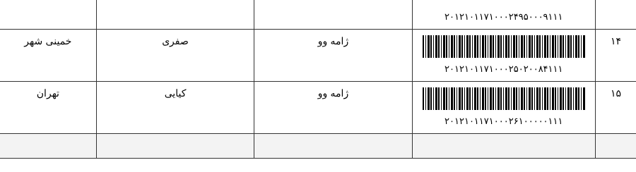| | ۲۰۱۲۱۰۱۱۷۱۰۰۰۲۴۹۵۰۰۰۹۱۱۱ | | | |
| ۱۴ | ۲۰۱۲۱۰۱۱۷۱۰۰۰۲۵۰۲۰۰۸۴۱۱۱ | ژامه وو | صفری | خمینی شهر |
| ۱۵ | ۲۰۱۲۱۰۱۱۷۱۰۰۰۲۶۱۰۰۰۰۰۱۱۱ | ژامه وو | کیایی | تهران |